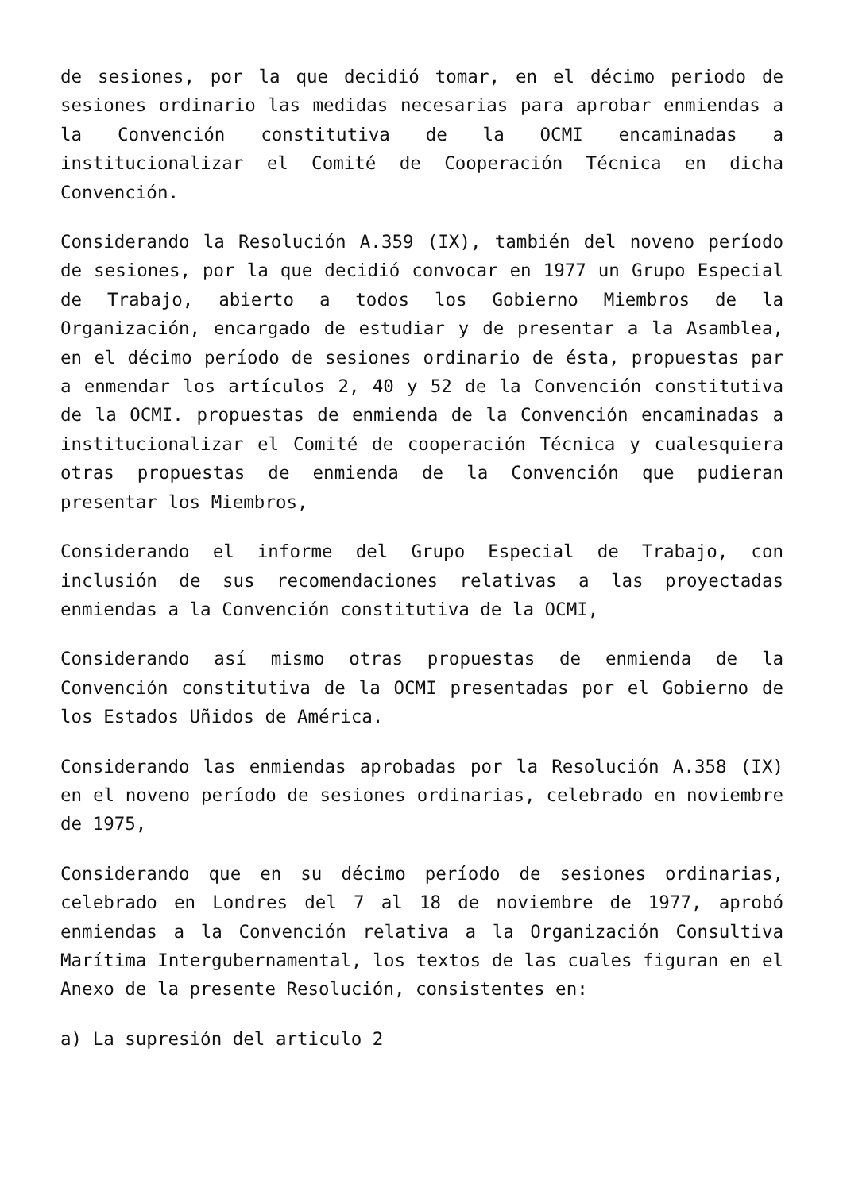de sesiones, por la que decidió tomar, en el décimo periodo de sesiones ordinario las medidas necesarias para aprobar enmiendas a la Convención constitutiva de la OCMI encaminadas a institucionalizar el Comité de Cooperación Técnica en dicha Convención.
Considerando la Resolución A.359 (IX), también del noveno período de sesiones, por la que decidió convocar en 1977 un Grupo Especial de Trabajo, abierto a todos los Gobierno Miembros de la Organización, encargado de estudiar y de presentar a la Asamblea, en el décimo período de sesiones ordinario de ésta, propuestas par a enmendar los artículos 2, 40 y 52 de la Convención constitutiva de la OCMI. propuestas de enmienda de la Convención encaminadas a institucionalizar el Comité de cooperación Técnica y cualesquiera otras propuestas de enmienda de la Convención que pudieran presentar los Miembros,
Considerando el informe del Grupo Especial de Trabajo, con inclusión de sus recomendaciones relativas a las proyectadas enmiendas a la Convención constitutiva de la OCMI,
Considerando así mismo otras propuestas de enmienda de la Convención constitutiva de la OCMI presentadas por el Gobierno de los Estados Uñidos de América.
Considerando las enmiendas aprobadas por la Resolución A.358 (IX) en el noveno período de sesiones ordinarias, celebrado en noviembre de 1975,
Considerando que en su décimo período de sesiones ordinarias, celebrado en Londres del 7 al 18 de noviembre de 1977, aprobó enmiendas a la Convención relativa a la Organización Consultiva Marítima Intergubernamental, los textos de las cuales figuran en el Anexo de la presente Resolución, consistentes en:
a) La supresión del articulo 2